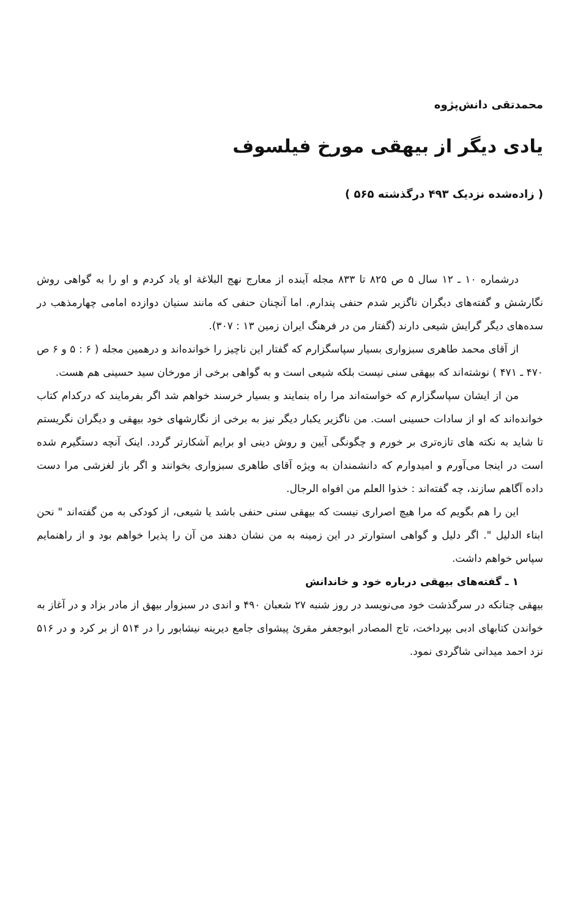محمدتقی دانش‌پژوه
یادی دیگر از بیهقی مورخ فیلسوف
( زاده‌شده نزدیک ۴۹۳ درگذشته ۵۶۵ )
درشماره ۱۰ ـ ۱۲ سال ۵ ص ۸۲۵ تا ۸۳۳ مجله آینده از معارج نهج البلاغة او یاد کردم و او را به گواهی روش نگارشش و گفته‌های دیگران ناگزیر شدم حنفی پندارم. اما آنچنان حنفی که مانند سنیان دوازده امامی چهارمذهب در سده‌های دیگر گرایش شیعی دارند (گفتار من در فرهنگ ایران زمین ۱۳ : ۳۰۷).
از آقای محمد طاهری سبزواری بسیار سپاسگزارم که گفتار این ناچیز را خوانده‌اند و درهمین مجله ( ۶ : ۵ و ۶ ص ۴۷۰ ـ ۴۷۱ ) نوشته‌اند که بیهقی سنی نیست بلکه شیعی است و به گواهی برخی از مورخان سید حسینی هم هست.
من از ایشان سپاسگزارم که خواسته‌اند مرا راه بنمایند و بسیار خرسند خواهم شد اگر بفرمایند که درکدام کتاب خوانده‌اند که او از سادات حسینی است. من ناگزیر یکبار دیگر نیز به برخی از نگارشهای خود بیهقی و دیگران نگریستم تا شاید به نکته های تازه‌تری بر خورم و چگونگی آیین و روش دینی او برایم آشکارتر گردد. اینک آنچه دستگیرم شده است در اینجا می‌آورم و امیدوارم که دانشمندان به ویژه آقای طاهری سبزواری بخوانند و اگر باز لغزشی مرا دست داده آگاهم سازند، چه گفته‌اند : خذوا العلم من افواه الرجال.
این را هم بگویم که مرا هیچ اصراری نیست که بیهقی سنی حنفی باشد یا شیعی، از کودکی به من گفته‌اند " نحن ابناء الدلیل ". اگر دلیل و گواهی استوارتر در این زمینه به من نشان دهند من آن را پذیرا خواهم بود و از راهنمایم سپاس خواهم داشت.
۱ ـ گفته‌های بیهقی درباره خود و خاندانش
بیهقی چنانکه در سرگذشت خود می‌نویسد در روز شنبه ۲۷ شعبان ۴۹۰ و اندی در سبزوار بیهق از مادر بزاد و در آغاز به خواندن کتابهای ادبی بپرداخت، تاج المصادر ابوجعفر مقرئ پیشوای جامع دیرینه نیشابور را در ۵۱۴ از بر کرد و در ۵۱۶ نزد احمد میدانی شاگردی نمود.